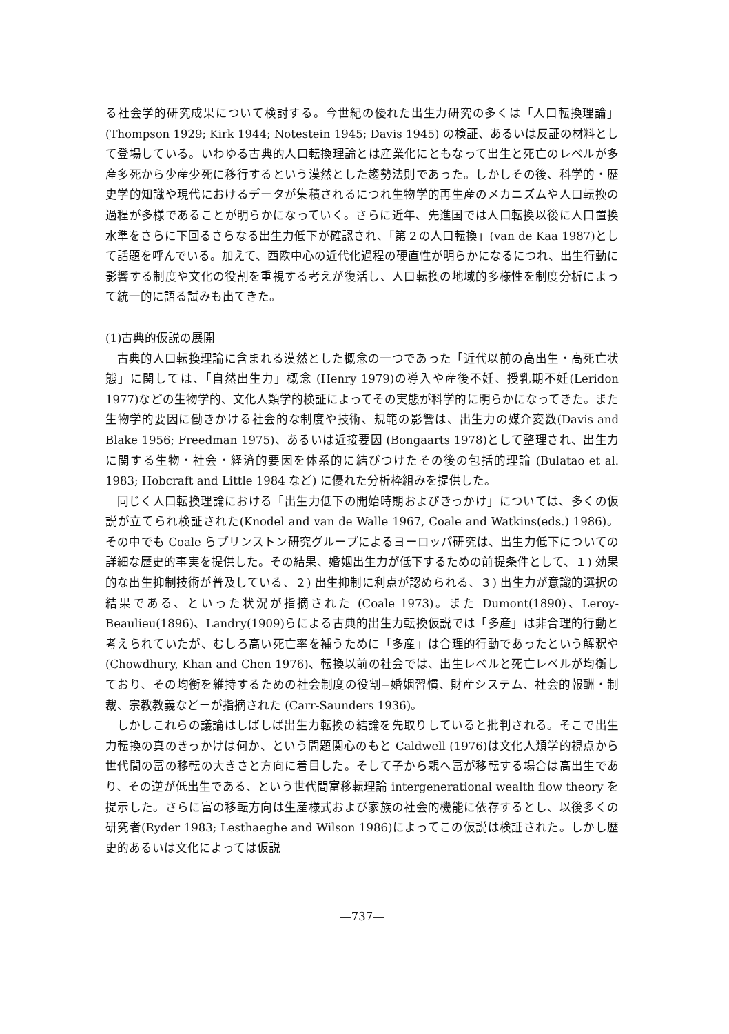る社会学的研究成果について検討する。今世紀の優れた出生力研究の多くは「人口転換理論」(Thompson 1929; Kirk 1944; Notestein 1945; Davis 1945) の検証、あるいは反証の材料として登場している。いわゆる古典的人口転換理論とは産業化にともなって出生と死亡のレベルが多産多死から少産少死に移行するという漠然とした趨勢法則であった。しかしその後、科学的・歴史学的知識や現代におけるデータが集積されるにつれ生物学的再生産のメカニズムや人口転換の過程が多様であることが明らかになっていく。さらに近年、先進国では人口転換以後に人口置換水準をさらに下回るさらなる出生力低下が確認され、「第２の人口転換」(van de Kaa 1987)として話題を呼んでいる。加えて、西欧中心の近代化過程の硬直性が明らかになるにつれ、出生行動に影響する制度や文化の役割を重視する考えが復活し、人口転換の地域的多様性を制度分析によって統一的に語る試みも出てきた。
(1)古典的仮説の展開
古典的人口転換理論に含まれる漠然とした概念の一つであった「近代以前の高出生・高死亡状態」に関しては、「自然出生力」概念 (Henry 1979)の導入や産後不妊、授乳期不妊(Leridon 1977)などの生物学的、文化人類学的検証によってその実態が科学的に明らかになってきた。また生物学的要因に働きかける社会的な制度や技術、規範の影響は、出生力の媒介変数(Davis and Blake 1956; Freedman 1975)、あるいは近接要因 (Bongaarts 1978)として整理され、出生力に関する生物・社会・経済的要因を体系的に結びつけたその後の包括的理論 (Bulatao et al. 1983; Hobcraft and Little 1984 など) に優れた分析枠組みを提供した。
同じく人口転換理論における「出生力低下の開始時期およびきっかけ」については、多くの仮説が立てられ検証された(Knodel and van de Walle 1967, Coale and Watkins(eds.) 1986)。その中でも Coale らプリンストン研究グループによるヨーロッパ研究は、出生力低下についての詳細な歴史的事実を提供した。その結果、婚姻出生力が低下するための前提条件として、１) 効果的な出生抑制技術が普及している、２) 出生抑制に利点が認められる、３) 出生力が意識的選択の結果である、といった状況が指摘された (Coale 1973)。また Dumont(1890)、Leroy-Beaulieu(1896)、Landry(1909)らによる古典的出生力転換仮説では「多産」は非合理的行動と考えられていたが、むしろ高い死亡率を補うために「多産」は合理的行動であったという解釈や (Chowdhury, Khan and Chen 1976)、転換以前の社会では、出生レベルと死亡レベルが均衡しており、その均衡を維持するための社会制度の役割−婚姻習慣、財産システム、社会的報酬・制裁、宗教教義などーが指摘された (Carr-Saunders 1936)。
しかしこれらの議論はしばしば出生力転換の結論を先取りしていると批判される。そこで出生力転換の真のきっかけは何か、という問題関心のもと Caldwell (1976)は文化人類学的視点から世代間の富の移転の大きさと方向に着目した。そして子から親へ富が移転する場合は高出生であり、その逆が低出生である、という世代間富移転理論 intergenerational wealth flow theory を提示した。さらに富の移転方向は生産様式および家族の社会的機能に依存するとし、以後多くの研究者(Ryder 1983; Lesthaeghe and Wilson 1986)によってこの仮説は検証された。しかし歴史的あるいは文化によっては仮説
—737—